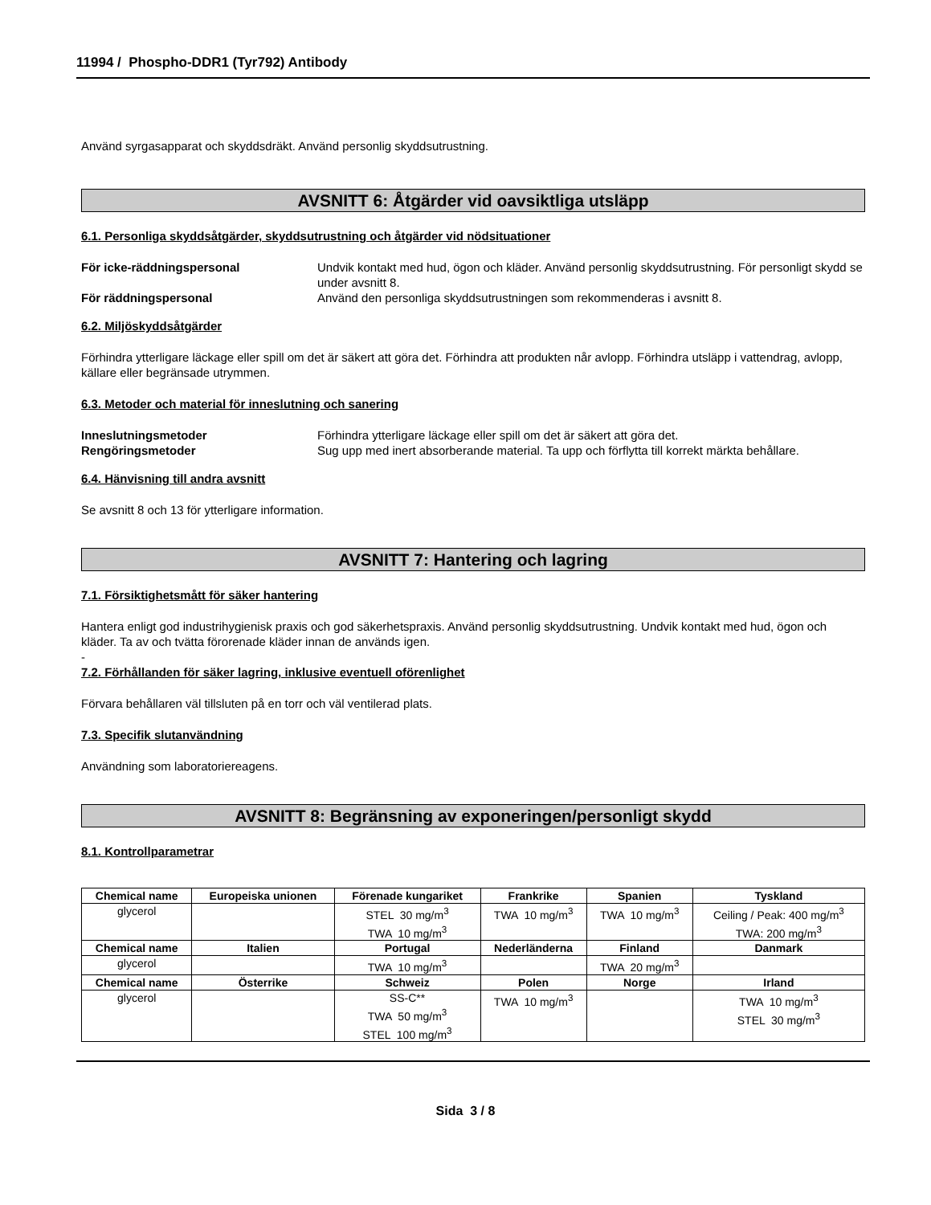11994 / Phospho-DDR1 (Tyr792) Antibody
Använd syrgasapparat och skyddsdräkt. Använd personlig skyddsutrustning.
AVSNITT 6: Åtgärder vid oavsiktliga utsläpp
6.1. Personliga skyddsåtgärder, skyddsutrustning och åtgärder vid nödsituationer
För icke-räddningspersonal Undvik kontakt med hud, ögon och kläder. Använd personlig skyddsutrustning. För personligt skydd se under avsnitt 8.
För räddningspersonal Använd den personliga skyddsutrustningen som rekommenderas i avsnitt 8.
6.2. Miljöskyddsåtgärder
Förhindra ytterligare läckage eller spill om det är säkert att göra det. Förhindra att produkten når avlopp. Förhindra utsläpp i vattendrag, avlopp, källare eller begränsade utrymmen.
6.3. Metoder och material för inneslutning och sanering
Inneslutningsmetoder Förhindra ytterligare läckage eller spill om det är säkert att göra det.
Rengöringsmetoder Sug upp med inert absorberande material. Ta upp och förflytta till korrekt märkta behållare.
6.4. Hänvisning till andra avsnitt
Se avsnitt 8 och 13 för ytterligare information.
AVSNITT 7: Hantering och lagring
7.1. Försiktighetsmått för säker hantering
Hantera enligt god industrihygienisk praxis och god säkerhetspraxis. Använd personlig skyddsutrustning. Undvik kontakt med hud, ögon och kläder. Ta av och tvätta förorenade kläder innan de används igen.
-
7.2. Förhållanden för säker lagring, inklusive eventuell oförenlighet
Förvara behållaren väl tillsluten på en torr och väl ventilerad plats.
7.3. Specifik slutanvändning
Användning som laboratoriereagens.
AVSNITT 8: Begränsning av exponeringen/personligt skydd
8.1. Kontrollparametrar
| Chemical name | Europeiska unionen | Förenade kungariket | Frankrike | Spanien | Tyskland |
| --- | --- | --- | --- | --- | --- |
| glycerol | | STEL 30 mg/m<sup>3</sup> TWA 10 mg/m<sup>3</sup> | TWA 10 mg/m<sup>3</sup> | TWA 10 mg/m<sup>3</sup> | Ceiling / Peak: 400 mg/m<sup>3</sup> TWA: 200 mg/m<sup>3</sup> |
| Chemical name | Italien | Portugal | Nederländerna | Finland | Danmark |
| glycerol | | TWA 10 mg/m<sup>3</sup> | | TWA 20 mg/m<sup>3</sup> | |
| Chemical name | Österrike | Schweiz | Polen | Norge | Irland |
| glycerol | | SS-C** TWA 50 mg/m<sup>3</sup> STEL 100 mg/m<sup>3</sup> | TWA 10 mg/m<sup>3</sup> | | TWA 10 mg/m<sup>3</sup> STEL 30 mg/m<sup>3</sup> |
Sida 3 / 8